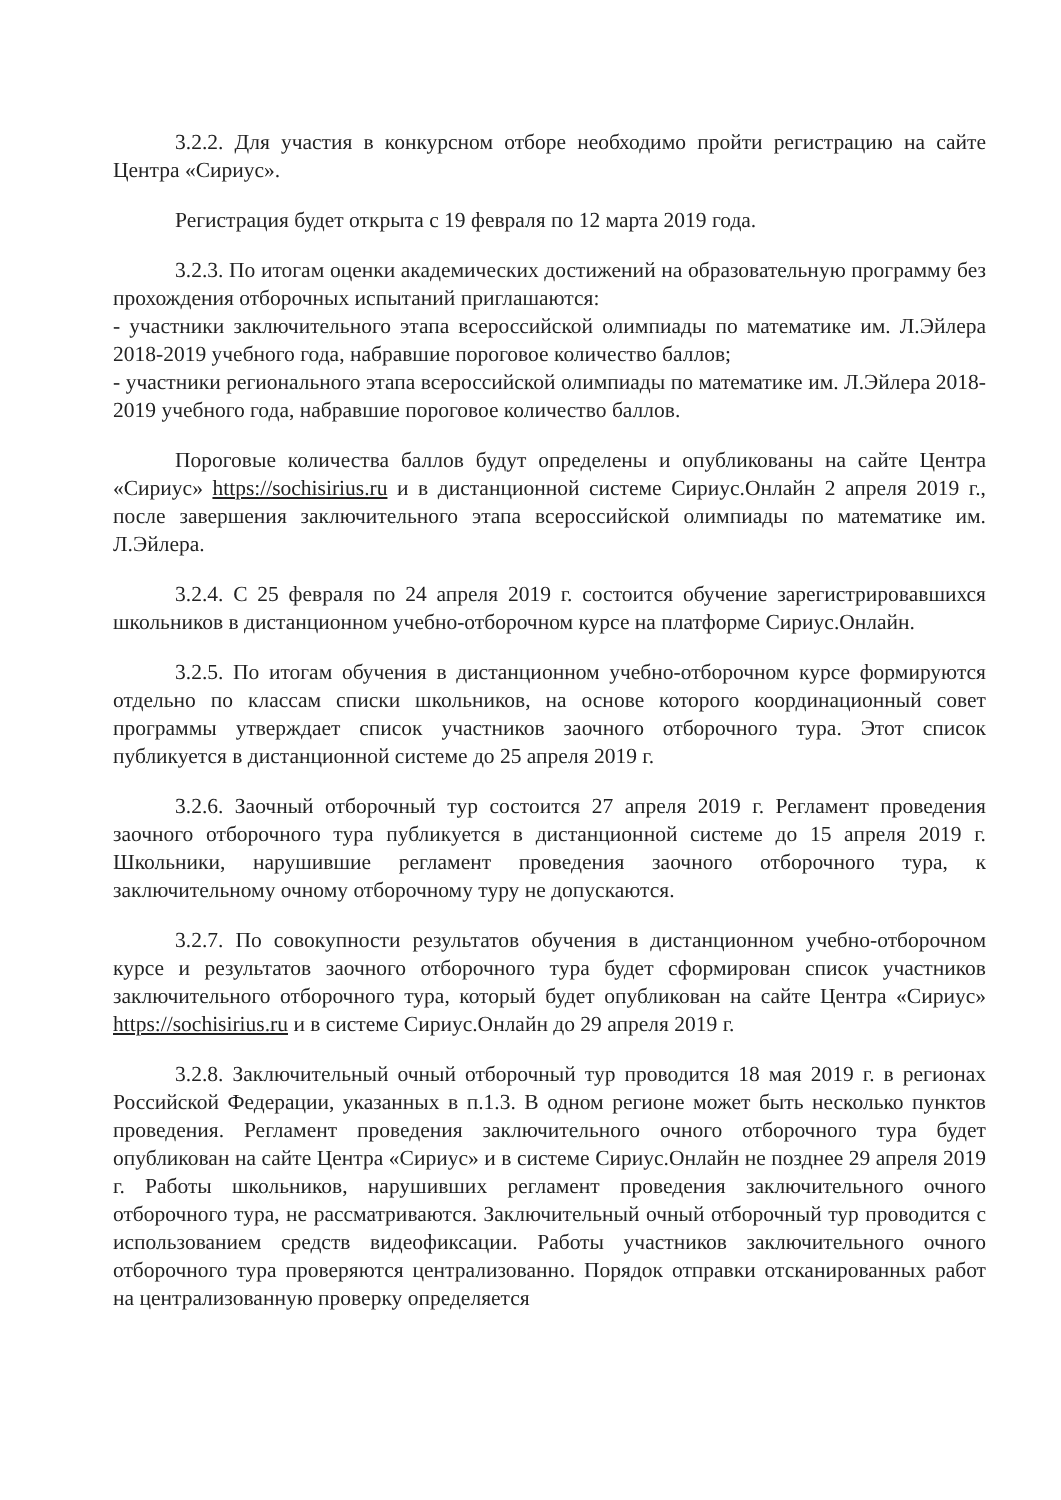3.2.2. Для участия в конкурсном отборе необходимо пройти регистрацию на сайте Центра «Сириус».
Регистрация будет открыта с 19 февраля по 12 марта 2019 года.
3.2.3. По итогам оценки академических достижений на образовательную программу без прохождения отборочных испытаний приглашаются:
- участники заключительного этапа всероссийской олимпиады по математике им. Л.Эйлера 2018-2019 учебного года, набравшие пороговое количество баллов;
- участники регионального этапа всероссийской олимпиады по математике им. Л.Эйлера 2018-2019 учебного года, набравшие пороговое количество баллов.
Пороговые количества баллов будут определены и опубликованы на сайте Центра «Сириус» https://sochisirius.ru и в дистанционной системе Сириус.Онлайн 2 апреля 2019 г., после завершения заключительного этапа всероссийской олимпиады по математике им. Л.Эйлера.
3.2.4. С 25 февраля по 24 апреля 2019 г. состоится обучение зарегистрировавшихся школьников в дистанционном учебно-отборочном курсе на платформе Сириус.Онлайн.
3.2.5. По итогам обучения в дистанционном учебно-отборочном курсе формируются отдельно по классам списки школьников, на основе которого координационный совет программы утверждает список участников заочного отборочного тура. Этот список публикуется в дистанционной системе до 25 апреля 2019 г.
3.2.6. Заочный отборочный тур состоится 27 апреля 2019 г. Регламент проведения заочного отборочного тура публикуется в дистанционной системе до 15 апреля 2019 г. Школьники, нарушившие регламент проведения заочного отборочного тура, к заключительному очному отборочному туру не допускаются.
3.2.7. По совокупности результатов обучения в дистанционном учебно-отборочном курсе и результатов заочного отборочного тура будет сформирован список участников заключительного отборочного тура, который будет опубликован на сайте Центра «Сириус» https://sochisirius.ru и в системе Сириус.Онлайн до 29 апреля 2019 г.
3.2.8. Заключительный очный отборочный тур проводится 18 мая 2019 г. в регионах Российской Федерации, указанных в п.1.3. В одном регионе может быть несколько пунктов проведения. Регламент проведения заключительного очного отборочного тура будет опубликован на сайте Центра «Сириус» и в системе Сириус.Онлайн не позднее 29 апреля 2019 г. Работы школьников, нарушивших регламент проведения заключительного очного отборочного тура, не рассматриваются. Заключительный очный отборочный тур проводится с использованием средств видеофиксации. Работы участников заключительного очного отборочного тура проверяются централизованно. Порядок отправки отсканированных работ на централизованную проверку определяется